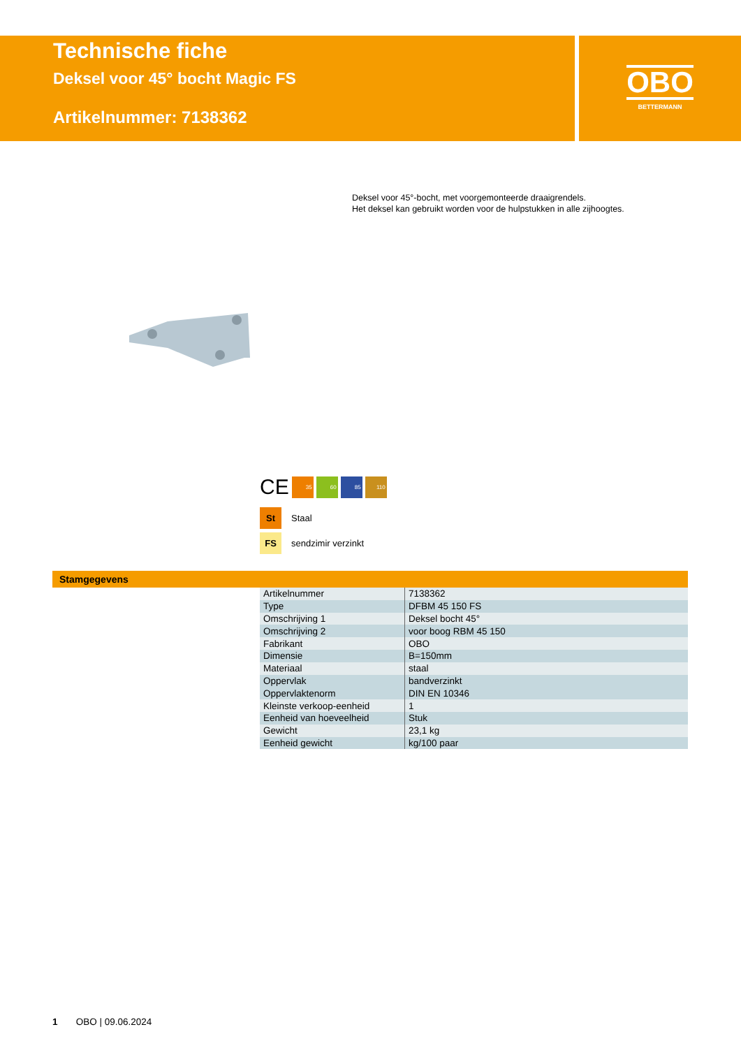Technische fiche
Deksel voor 45° bocht Magic FS
Artikelnummer: 7138362
OBO
BETTERMANN
Deksel voor 45°-bocht, met voorgemonteerde draaigrendels.
Het deksel kan gebruikt worden voor de hulpstukken in alle zijhoogtes.
CE
35 60 85 110
St Staal
FS sendzimir verzinkt
Stamgegevens
| Artikelnummer | 7138362 |
| Type | DFBM 45 150 FS |
| Omschrijving 1 | Deksel bocht 45° |
| Omschrijving 2 | voor boog RBM 45 150 |
| Fabrikant | OBO |
| Dimensie | B=150mm |
| Materiaal | staal |
| Oppervlak | bandverzinkt |
| Oppervlaktenorm | DIN EN 10346 |
| Kleinste verkoop-eenheid | 1 |
| Eenheid van hoeveelheid | Stuk |
| Gewicht | 23,1 kg |
| Eenheid gewicht | kg/100 paar |
1 OBO | 09.06.2024